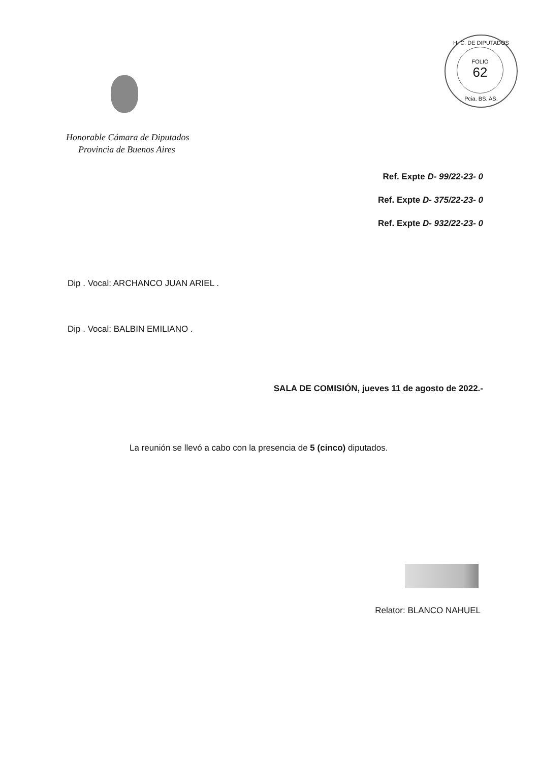H. C. DE DIPUTADOS
FOLIO
62
Pcia. BS. AS.
Honorable Cámara de Diputados
Provincia de Buenos Aires
Ref. Expte D- 99/22-23- 0
Ref. Expte D- 375/22-23- 0
Ref. Expte D- 932/22-23- 0
Dip . Vocal: ARCHANCO JUAN ARIEL .
Dip . Vocal: BALBIN EMILIANO .
SALA DE COMISIÓN, jueves 11 de agosto de 2022.-
La reunión se llevó a cabo con la presencia de 5 (cinco) diputados.
Relator: BLANCO NAHUEL